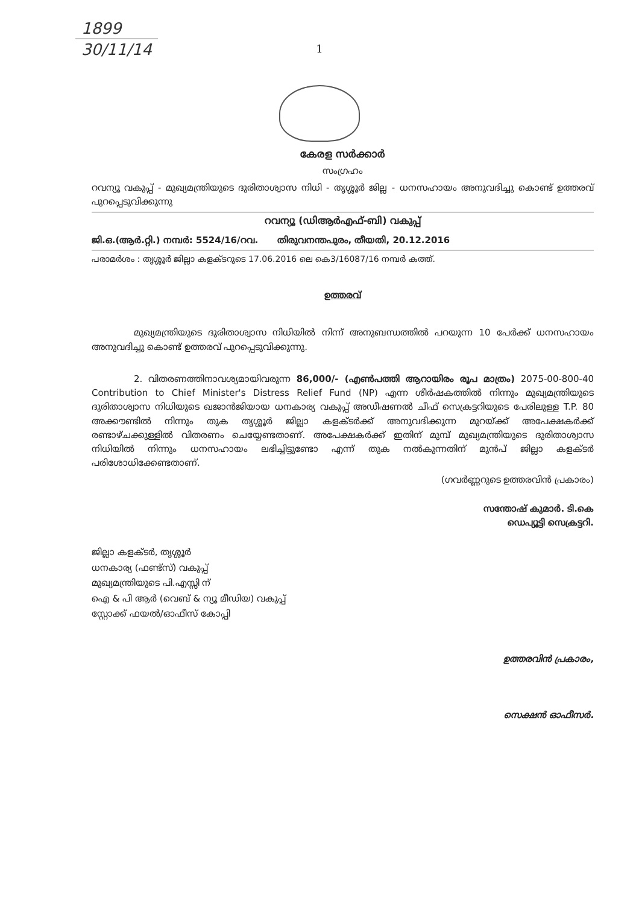1899
30/11/14
1
കേരള സർക്കാർ
സംഗ്രഹം
റവന്യൂ വകുപ്പ് - മുഖ്യമന്ത്രിയുടെ ദുരിതാശ്വാസ നിധി - തൃശ്ശൂർ ജില്ല - ധനസഹായം അനുവദിച്ചു കൊണ്ട് ഉത്തരവ് പുറപ്പെടുവിക്കുന്നു
റവന്യൂ (ഡിആർഎഫ്-ബി) വകുപ്പ്
ജി.ഒ.(ആർ.റ്റി.) നമ്പർ: 5524/16/റവ. തിരുവനന്തപുരം, തീയതി, 20.12.2016
പരാമർശം : തൃശ്ശൂർ ജില്ലാ കളക്ടറുടെ 17.06.2016 ലെ കെ3/16087/16 നമ്പർ കത്ത്.
ഉത്തരവ്
മുഖ്യമന്ത്രിയുടെ ദുരിതാശ്വാസ നിധിയിൽ നിന്ന് അനുബന്ധത്തിൽ പറയുന്ന 10 പേർക്ക് ധനസഹായം അനുവദിച്ചു കൊണ്ട് ഉത്തരവ് പുറപ്പെടുവിക്കുന്നു.
2. വിതരണത്തിനാവശ്യമായിവരുന്ന 86,000/- (എൺപത്തി ആറായിരം രൂപ മാത്രം) 2075-00-800-40 Contribution to Chief Minister's Distress Relief Fund (NP) എന്ന ശീർഷകത്തിൽ നിന്നും മുഖ്യമന്ത്രിയുടെ ദുരിതാശ്വാസ നിധിയുടെ ഖജാൻജിയായ ധനകാര്യ വകുപ്പ് അഡീഷണൽ ചീഫ് സെക്രട്ടറിയുടെ പേരിലുള്ള T.P. 80 അക്കൗണ്ടിൽ നിന്നും തുക തൃശ്ശൂർ ജില്ലാ കളക്ടർക്ക് അനുവദിക്കുന്ന മുറയ്ക്ക് അപേക്ഷകർക്ക് രണ്ടാഴ്ചക്കുള്ളിൽ വിതരണം ചെയ്യേണ്ടതാണ്. അപേക്ഷകർക്ക് ഇതിന് മുമ്പ് മുഖ്യമന്ത്രിയുടെ ദുരിതാശ്വാസ നിധിയിൽ നിന്നും ധനസഹായം ലഭിച്ചിട്ടുണ്ടോ എന്ന് തുക നൽകുന്നതിന് മുൻപ് ജില്ലാ കളക്ടർ പരിശോധിക്കേണ്ടതാണ്.
(ഗവർണ്ണറുടെ ഉത്തരവിൻ പ്രകാരം)
സന്തോഷ് കുമാർ. ടി.കെ
ഡെപ്യൂട്ടി സെക്രട്ടറി.
ജില്ലാ കളക്ടർ, തൃശ്ശൂർ
ധനകാര്യ (ഫണ്ട്സ്) വകുപ്പ്
മുഖ്യമന്ത്രിയുടെ പി.എസ്സി ന്
ഐ & പി ആർ (വെബ് & ന്യൂ മീഡിയ) വകുപ്പ്
സ്റ്റോക്ക് ഫയൽ/ഓഫീസ് കോപ്പി
ഉത്തരവിൻ പ്രകാരം,
സെക്ഷൻ ഓഫീസർ.